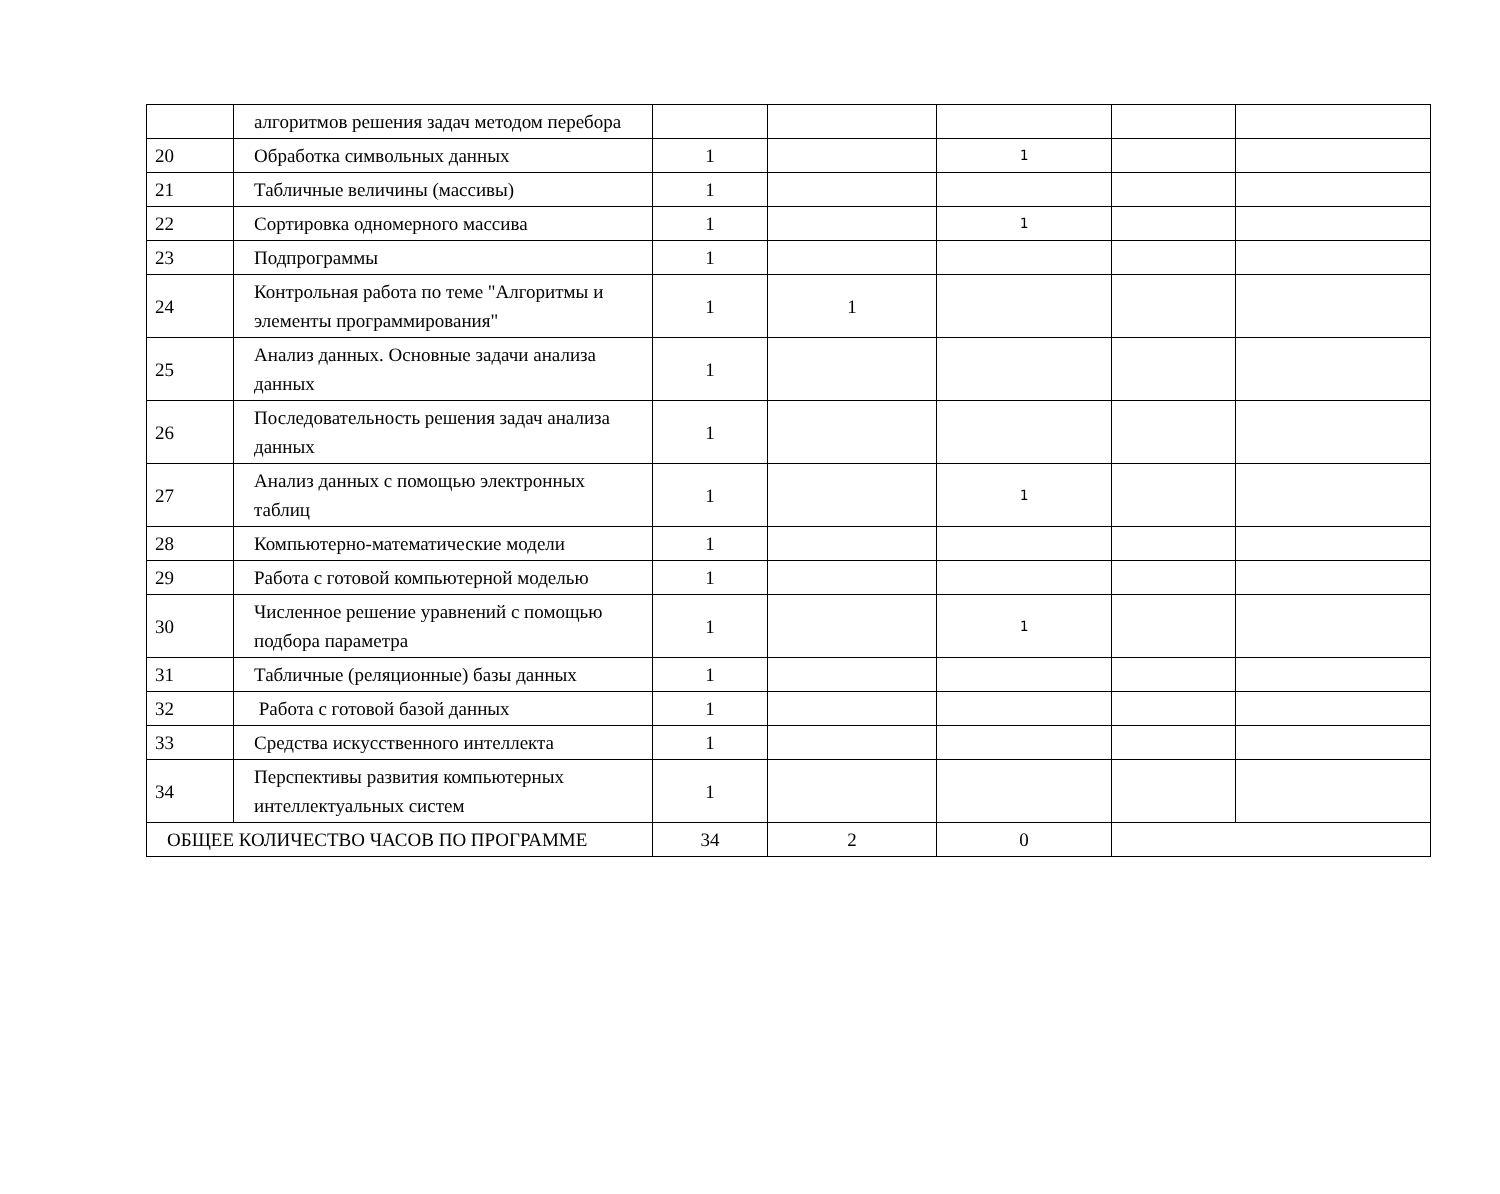| | алгоритмов решения задач методом перебора | | | | | |
| 20 | Обработка символьных данных | 1 | | 1 | | |
| 21 | Табличные величины (массивы) | 1 | | | | |
| 22 | Сортировка одномерного массива | 1 | | 1 | | |
| 23 | Подпрограммы | 1 | | | | |
| 24 | Контрольная работа по теме "Алгоритмы и элементы программирования" | 1 | 1 | | | |
| 25 | Анализ данных. Основные задачи анализа данных | 1 | | | | |
| 26 | Последовательность решения задач анализа данных | 1 | | | | |
| 27 | Анализ данных с помощью электронных таблиц | 1 | | 1 | | |
| 28 | Компьютерно-математические модели | 1 | | | | |
| 29 | Работа с готовой компьютерной моделью | 1 | | | | |
| 30 | Численное решение уравнений с помощью подбора параметра | 1 | | 1 | | |
| 31 | Табличные (реляционные) базы данных | 1 | | | | |
| 32 | Работа с готовой базой данных | 1 | | | | |
| 33 | Средства искусственного интеллекта | 1 | | | | |
| 34 | Перспективы развития компьютерных интеллектуальных систем | 1 | | | | |
| ОБЩЕЕ КОЛИЧЕСТВО ЧАСОВ ПО ПРОГРАММЕ | | 34 | 2 | 0 | | |